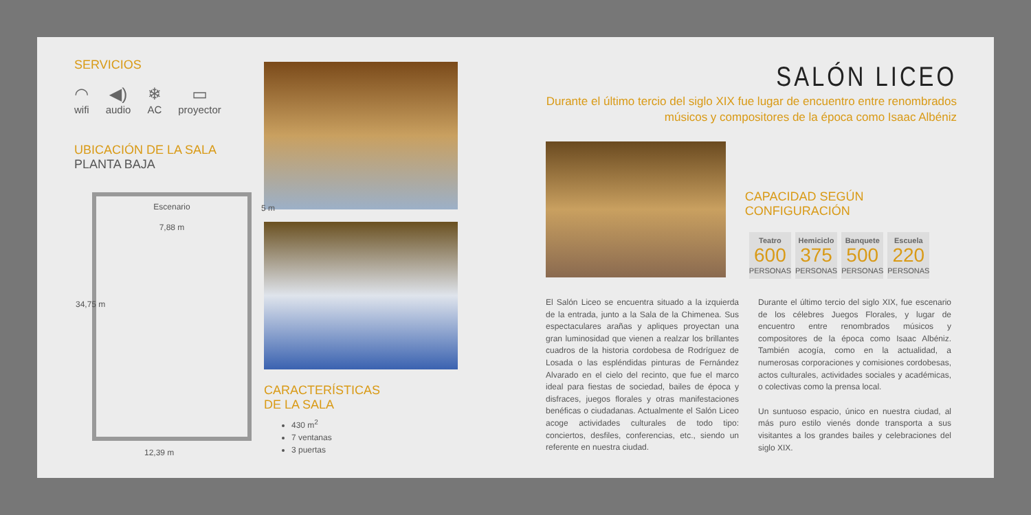SERVICIOS
◠
wifi
◀)
audio
❄
AC
▭
proyector
UBICACIÓN DE LA SALA
PLANTA BAJA
Escenario
7,88 m
5 m
34,75 m
12,39 m
CARACTERÍSTICAS
DE LA SALA
430 m<sup>2</sup>
7 ventanas
3 puertas
SALÓN LICEO
Durante el último tercio del siglo XIX fue lugar de encuentro entre renombrados músicos y compositores de la época como Isaac Albéniz
CAPACIDAD SEGÚN CONFIGURACIÓN
| Teatro 600 PERSONAS | Hemiciclo 375 PERSONAS | Banquete 500 PERSONAS | Escuela 220 PERSONAS |
El Salón Liceo se encuentra situado a la izquierda de la entrada, junto a la Sala de la Chimenea. Sus espectaculares arañas y apliques proyectan una gran luminosidad que vienen a realzar los brillantes cuadros de la historia cordobesa de Rodríguez de Losada o las espléndidas pinturas de Fernández Alvarado en el cielo del recinto, que fue el marco ideal para fiestas de sociedad, bailes de época y disfraces, juegos florales y otras manifestaciones benéficas o ciudadanas. Actualmente el Salón Liceo acoge actividades culturales de todo tipo: conciertos, desfiles, conferencias, etc., siendo un referente en nuestra ciudad.
Durante el último tercio del siglo XIX, fue escenario de los célebres Juegos Florales, y lugar de encuentro entre renombrados músicos y compositores de la época como Isaac Albéniz. También acogía, como en la actualidad, a numerosas corporaciones y comisiones cordobesas, actos culturales, actividades sociales y académicas, o colectivas como la prensa local.
Un suntuoso espacio, único en nuestra ciudad, al más puro estilo vienés donde transporta a sus visitantes a los grandes bailes y celebraciones del siglo XIX.